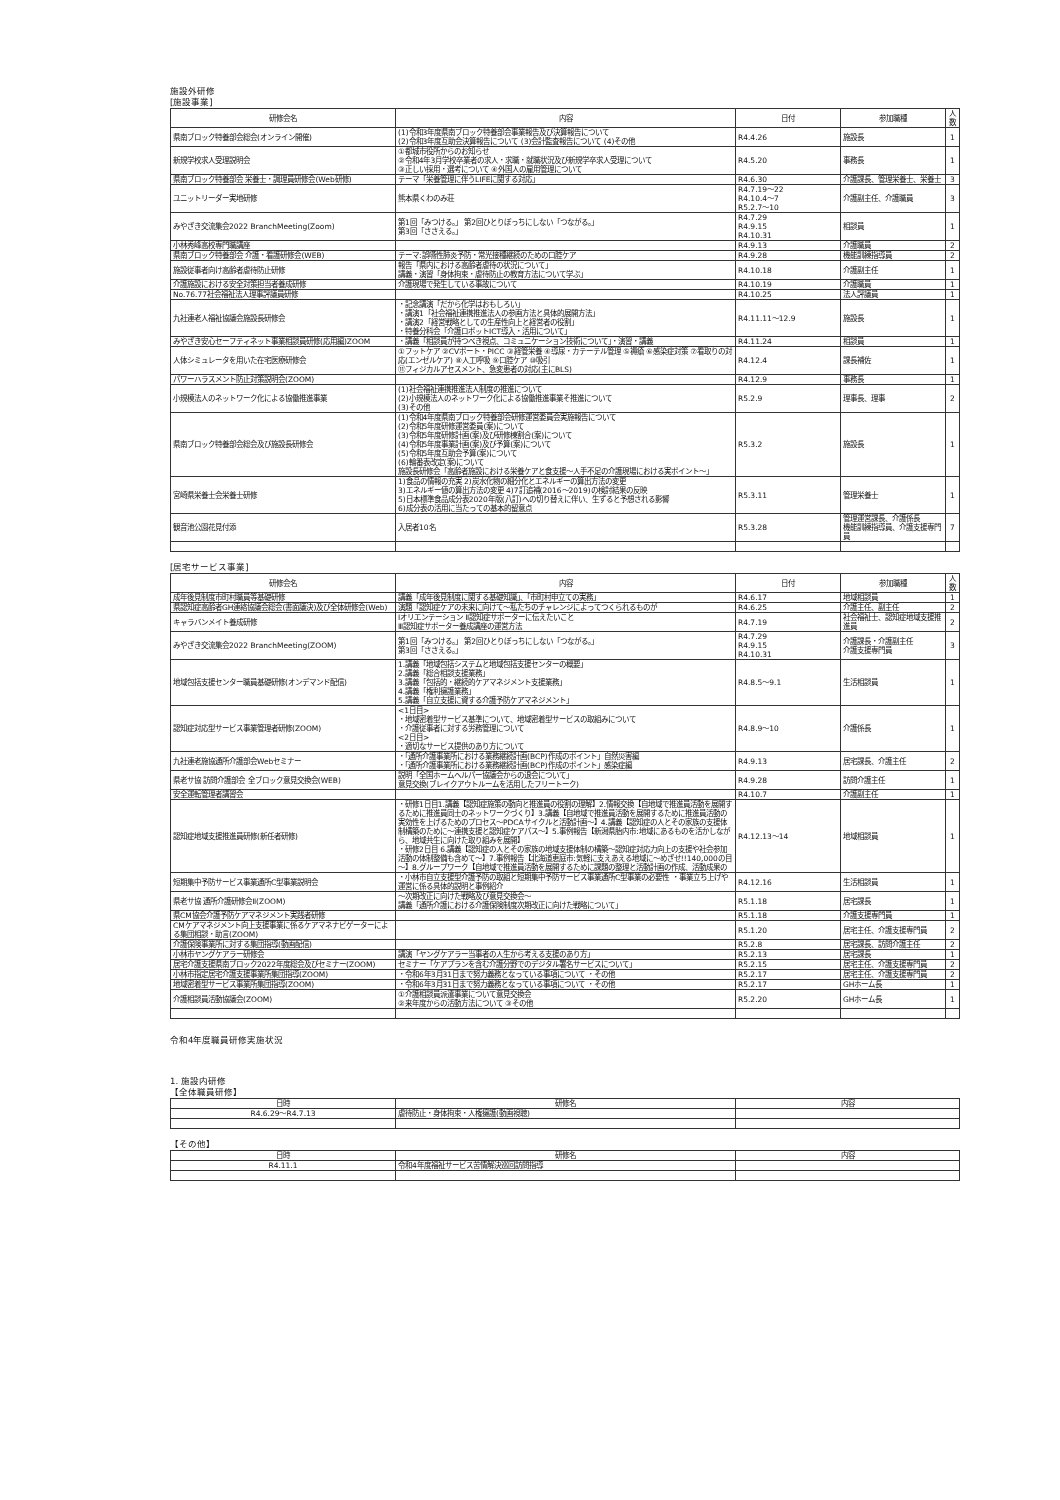施設外研修
[施設事業]
| 研修会名 | 内容 | 日付 | 参加職種 | 人数 |
| --- | --- | --- | --- | --- |
| 県南ブロック特養部会総会(オンライン開催) | (1)令和3年度県南ブロック特養部会事業報告及び決算報告について (2)令和3年度互助会決算報告について (3)会計監査報告について (4)その他 | R4.4.26 | 施設長 | 1 |
| 新規学校求人受理説明会 | ①都城市役所からのお知らせ ②令和4年3月学校卒業者の求人・求職・就職状況及び新規学卒求人受理について ③正しい採用・選考について ④外国人の雇用管理について | R4.5.20 | 事務長 | 1 |
| 県南ブロック特養部会 栄養士・調理員研修会(Web研修) | テーマ「栄養管理に伴うLIFEに関する対応」 | R4.6.30 | 介護課長、管理栄養士、栄養士 | 3 |
| ユニットリーダー実地研修 | 熊本県くわのみ荘 | R4.7.19～22 R4.10.4～7 R5.2.7～10 | 介護副主任、介護職員 | 3 |
| みやざき交流集会2022 BranchMeeting(Zoom) | 第1回「みつける。」 第2回ひとりぼっちにしない「つながる。」 第3回「ささえる。」 | R4.7.29 R4.9.15 R4.10.31 | 相談員 | 1 |
| 小林秀峰高校専門職講座 | | R4.9.13 | 介護職員 | 2 |
| 県南ブロック特養部会 介護・看護研修会(WEB) | テーマ:誤嚥性肺炎予防・常光接種継続のための口腔ケア | R4.9.28 | 機能訓練指導員 | 2 |
| 施設従事者向け高齢者虐待防止研修 | 報告「県内における高齢者虐待の状況について」 講義・演習「身体拘束・虐待防止の教育方法について学ぶ」 | R4.10.18 | 介護副主任 | 1 |
| 介護施設における安全対策担当者養成研修 | 介護現場で発生している事故について | R4.10.19 | 介護職員 | 1 |
| No.76.77社会福祉法人理事評議員研修 | | R4.10.25 | 法人評議員 | 1 |
| 九社連老人福祉協議会施設長研修会 | ・記念講演「だから化学はおもしろい」 ・講演1「社会福祉連携推進法人の参画方法と具体的展開方法」 ・講演2「経営戦略としての生産性向上と経営者の役割」 ・特養分科会「介護ロボットICT導入・活用について」 | R4.11.11～12.9 | 施設長 | 1 |
| みやざき安心セーフティネット事業相談員研修(応用編)ZOOM | ・講義「相談員が持つべき視点、コミュニケーション技術について」・演習・講義 | R4.11.24 | 相談員 | 1 |
| 人体シミュレータを用いた在宅医療研修会 | ①フットケア ②CVポート・PICC ③経管栄養 ④導尿・カテーテル管理 ⑤褥瘡 ⑥感染症対策 ⑦看取りの対応(エンゼルケア) ⑧人工呼吸 ⑨口腔ケア ⑩吸引 ⑪フィジカルアセスメント、急変患者の対応(主にBLS) | R4.12.4 | 課長補佐 | 1 |
| パワーハラスメント防止対策説明会(ZOOM) | | R4.12.9 | 事務長 | 1 |
| 小規模法人のネットワーク化による協働推進事業 | (1)社会福祉連携推進法人制度の推進について (2)小規模法人のネットワーク化による協働推進事業そ推進について (3)その他 | R5.2.9 | 理事長、理事 | 2 |
| 県南ブロック特養部会総会及び施設長研修会 | (1)令和4年度県南ブロック特養部会研修運営委員会実施報告について (2)令和5年度研修運営委員(案)について (3)令和5年度研修計画(案)及び研修棟割合(案)について (4)令和5年度事業計画(案)及び予算(案)について (5)令和5年度互助会予算(案)について (6)輪番表改定(案)について 施設長研修会「高齢者施設における栄養ケアと食支援～人手不足の介護現場における実ポイント～」 | R5.3.2 | 施設長 | 1 |
| 宮崎県栄養士会栄養士研修 | 1)食品の情報の充実 2)炭水化物の細分化とエネルギーの算出方法の変更 3)エネルギー値の算出方法の変更 4)7訂追補(2016～2019)の検討結果の反映 5)日本標準食品成分表2020年版(八訂)への切り替えに伴い、生ずると予想される影響 6)成分表の活用に当たっての基本的留意点 | R5.3.11 | 管理栄養士 | 1 |
| 観音池公園花見付添 | 入居者10名 | R5.3.28 | 管理運営課長、介護係長 機能訓練指導員、介護支援専門員 | 7 |
[居宅サービス事業]
| 研修会名 | 内容 | 日付 | 参加職種 | 人数 |
| --- | --- | --- | --- | --- |
| 成年後見制度市町村職員等基礎研修 | 講義「成年後見制度に関する基礎知識」、「市町村申立ての実務」 | R4.6.17 | 地域相談員 | 1 |
| 県認知症高齢者GH連絡協議会総会(書面議決)及び全体研修会(Web) | 演題「認知症ケアの未来に向けて～私たちのチャレンジによってつくられるものが | R4.6.25 | 介護主任、副主任 | 2 |
| キャラバンメイト養成研修 | Ⅰオリエンテーション Ⅱ認知症サポーターに伝えたいこと Ⅲ認知症サポーター養成講座の運営方法 | R4.7.19 | 社会福祉士、認知症地域支援推進員 | 2 |
| みやざき交流集会2022 BranchMeeting(ZOOM) | 第1回「みつける。」 第2回ひとりぼっちにしない「つながる。」 第3回「ささえる。」 | R4.7.29 R4.9.15 R4.10.31 | 介護課長・介護副主任 介護支援専門員 | 3 |
| 地域包括支援センター職員基礎研修(オンデマンド配信) | 1.講義「地域包括システムと地域包括支援センターの概要」 2.講義「総合相談支援業務」 3.講義「包括的・継続的ケアマネジメント支援業務」 4.講義「権利擁護業務」 5.講義「自立支援に資する介護予防ケアマネジメント」 | R4.8.5～9.1 | 生活相談員 | 1 |
| 認知症対応型サービス事業管理者研修(ZOOM) | <1日目> ・地域密着型サービス基準について、地域密着型サービスの取組みについて ・介護従事者に対する労務管理について <2日目> ・適切なサービス提供のあり方について | R4.8.9～10 | 介護係長 | 1 |
| 九社連老施協通所介護部会Webセミナー | ・「通所介護事業所における業務継続計画(BCP)作成のポイント」自然災害編 ・「通所介護事業所における業務継続計画(BCP)作成のポイント」感染症編 | R4.9.13 | 居宅課長、介護主任 | 2 |
| 県老サ協 訪問介護部会 全ブロック意見交換会(WEB) | 説明「全国ホームヘルパー協議会からの退会について」 意見交換(ブレイクアウトルームを活用したフリートーク) | R4.9.28 | 訪問介護主任 | 1 |
| 安全運転管理者講習会 | | R4.10.7 | 介護副主任 | 1 |
| 認知症地域支援推進員研修(新任者研修) | ・研修1日目1.講義【認知症施策の動向と推進員の役割の理解】2.情報交換【自地域で推進員活動を展開するために推進員同士のネットワークづくり】3.講義【自地域で推進員活動を展開するために推進員活動の実効性を上げるためのプロセス～PDCAサイクルと活動計画～】4.講義【認知症の人とその家族の支援体制構築のために～連携支援と認知症ケアパス～】5.事例報告【新潟県胎内市:地域にあるものを活かしながら、地域共生に向けた取り組みを展開】 ・研修2日目 6.講義【認知症の人とその家族の地域支援体制の構築～認知症対応力向上の支援や社会参加活動の体制整備も含めて～】7.事例報告【北海道恵庭市:気軽に支えあえる地域に～めざせ!!140,000の目～】8.グループワーク【自地域で推進員活動を展開するために課題の整理と活動計画の作成、活動成果の | R4.12.13～14 | 地域相談員 | 1 |
| 短期集中予防サービス事業通所C型事業説明会 | ・小林市自立支援型介護予防の取組と短期集中予防サービス事業通所C型事業の必要性 ・事業立ち上げや運営に係る具体的説明と事例紹介 | R4.12.16 | 生活相談員 | 1 |
| 県老サ協 通所介護研修会Ⅱ(ZOOM) | ～次期改正に向けた戦略及び意見交換会～ 講義「通所介護における介護保険制度次期改正に向けた戦略について」 | R5.1.18 | 居宅課長 | 1 |
| 県CM協会介護予防ケアマネジメント実践者研修 | | R5.1.18 | 介護支援専門員 | 1 |
| CMケアマネジメント向上支援事業に係るケアマネナビゲーターによる集団相談・助言(ZOOM) | | R5.1.20 | 居宅主任、介護支援専門員 | 2 |
| 介護保険事業所に対する集団指導(動画配信) | | R5.2.8 | 居宅課長、訪問介護主任 | 2 |
| 小林市ヤングケアラー研修会 | 講演「ヤングケアラー当事者の人生から考える支援のあり方」 | R5.2.13 | 居宅課長 | 1 |
| 居宅介護支援県南ブロック2022年度総会及びセミナー(ZOOM) | セミナー「ケアプランを含む介護分野でのデジタル署名サービスについて」 | R5.2.15 | 居宅主任、介護支援専門員 | 2 |
| 小林市指定居宅介護支援事業所集団指導(ZOOM) | ・令和6年3月31日まで努力義務となっている事項について ・その他 | R5.2.17 | 居宅主任、介護支援専門員 | 2 |
| 地域密着型サービス事業所集団指導(ZOOM) | ・令和6年3月31日まで努力義務となっている事項について ・その他 | R5.2.17 | GHホーム長 | 1 |
| 介護相談員活動協議会(ZOOM) | ①介護相談員派遣事業について意見交換会 ②来年度からの活動方法について ③その他 | R5.2.20 | GHホーム長 | 1 |
令和4年度職員研修実施状況
1. 施設内研修
【全体職員研修】
| 日時 | 研修名 | 内容 |
| --- | --- | --- |
| R4.6.29～R4.7.13 | 虐待防止・身体拘束・人権擁護(動画視聴) | |
【その他】
| 日時 | 研修名 | 内容 |
| --- | --- | --- |
| R4.11.1 | 令和4年度福祉サービス苦情解決巡回訪問指導 | |